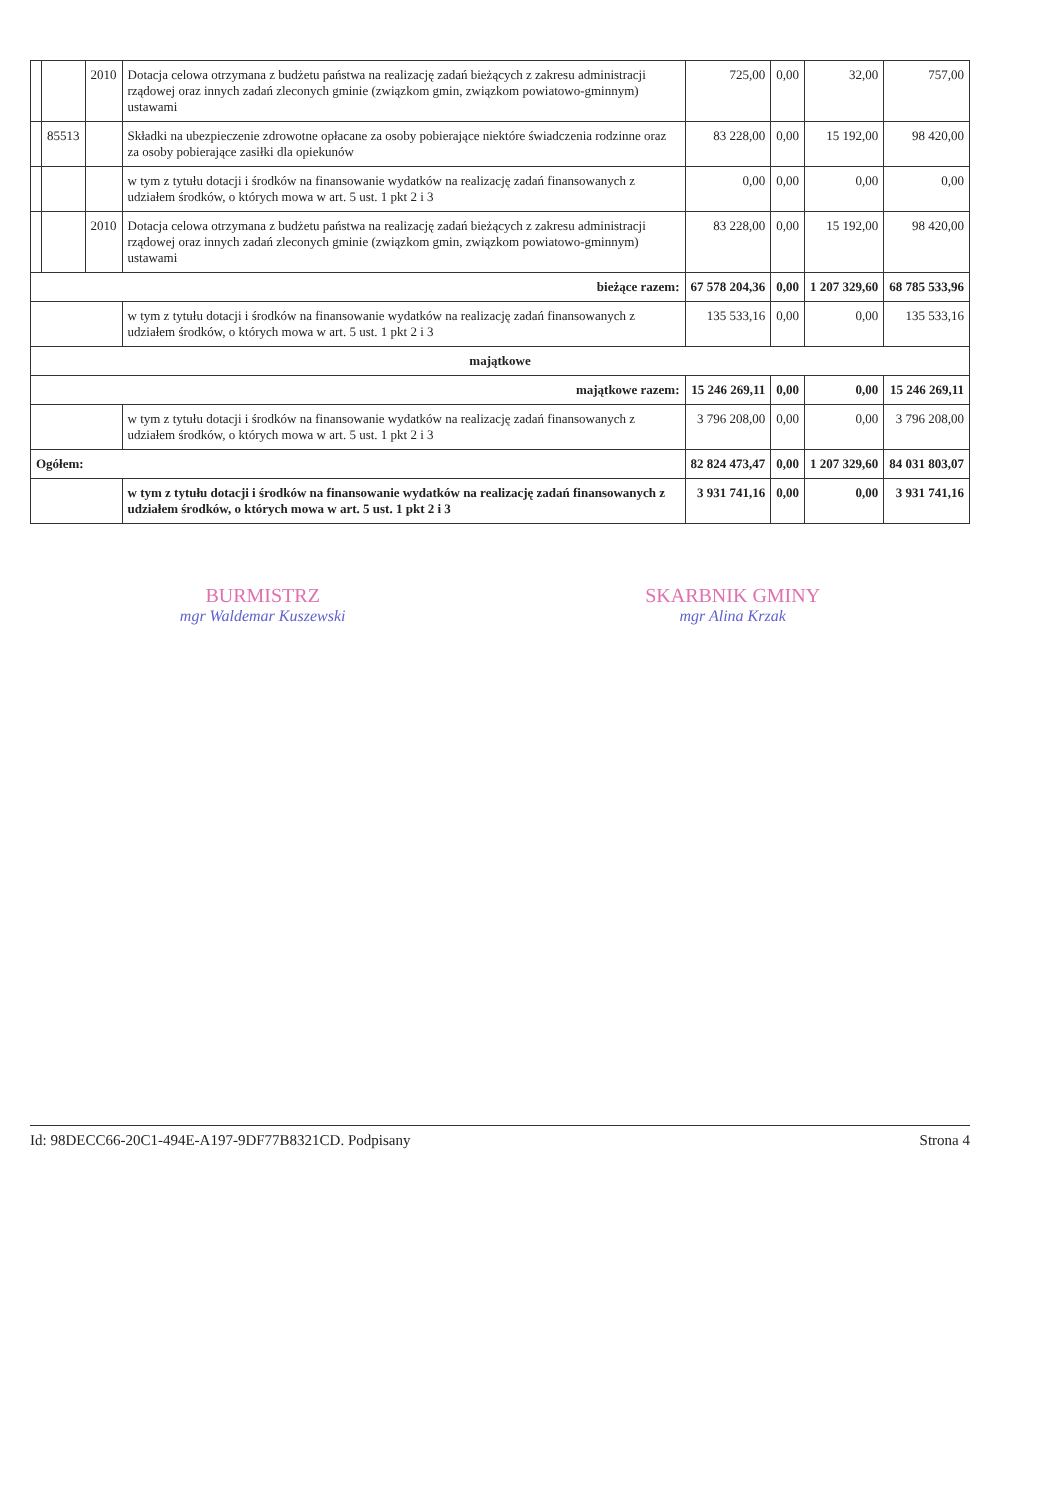| | | 2010 | Dotacja celowa otrzymana z budżetu państwa na realizację zadań bieżących z zakresu administracji rządowej oraz innych zadań zleconych gminie (związkom gmin, związkom powiatowo-gminnym) ustawami | 725,00 | 0,00 | 32,00 | 757,00 |
| | 85513 | | Składki na ubezpieczenie zdrowotne opłacane za osoby pobierające niektóre świadczenia rodzinne oraz za osoby pobierające zasiłki dla opiekunów | 83 228,00 | 0,00 | 15 192,00 | 98 420,00 |
| | | | w tym z tytułu dotacji i środków na finansowanie wydatków na realizację zadań finansowanych z udziałem środków, o których mowa w art. 5 ust. 1 pkt 2 i 3 | 0,00 | 0,00 | 0,00 | 0,00 |
| | | 2010 | Dotacja celowa otrzymana z budżetu państwa na realizację zadań bieżących z zakresu administracji rządowej oraz innych zadań zleconych gminie (związkom gmin, związkom powiatowo-gminnym) ustawami | 83 228,00 | 0,00 | 15 192,00 | 98 420,00 |
| bieżące razem: | | | | 67 578 204,36 | 0,00 | 1 207 329,60 | 68 785 533,96 |
| | | | w tym z tytułu dotacji i środków na finansowanie wydatków na realizację zadań finansowanych z udziałem środków, o których mowa w art. 5 ust. 1 pkt 2 i 3 | 135 533,16 | 0,00 | 0,00 | 135 533,16 |
| majątkowe | | | | | | | |
| majątkowe razem: | | | | 15 246 269,11 | 0,00 | 0,00 | 15 246 269,11 |
| | | | w tym z tytułu dotacji i środków na finansowanie wydatków na realizację zadań finansowanych z udziałem środków, o których mowa w art. 5 ust. 1 pkt 2 i 3 | 3 796 208,00 | 0,00 | 0,00 | 3 796 208,00 |
| Ogółem: | | | | 82 824 473,47 | 0,00 | 1 207 329,60 | 84 031 803,07 |
| | | | w tym z tytułu dotacji i środków na finansowanie wydatków na realizację zadań finansowanych z udziałem środków, o których mowa w art. 5 ust. 1 pkt 2 i 3 | 3 931 741,16 | 0,00 | 0,00 | 3 931 741,16 |
BURMISTRZ
mgr Waldemar Kuszewski
SKARBNIK GMINY
mgr Alina Krzak
Id: 98DECC66-20C1-494E-A197-9DF77B8321CD. Podpisany Strona 4